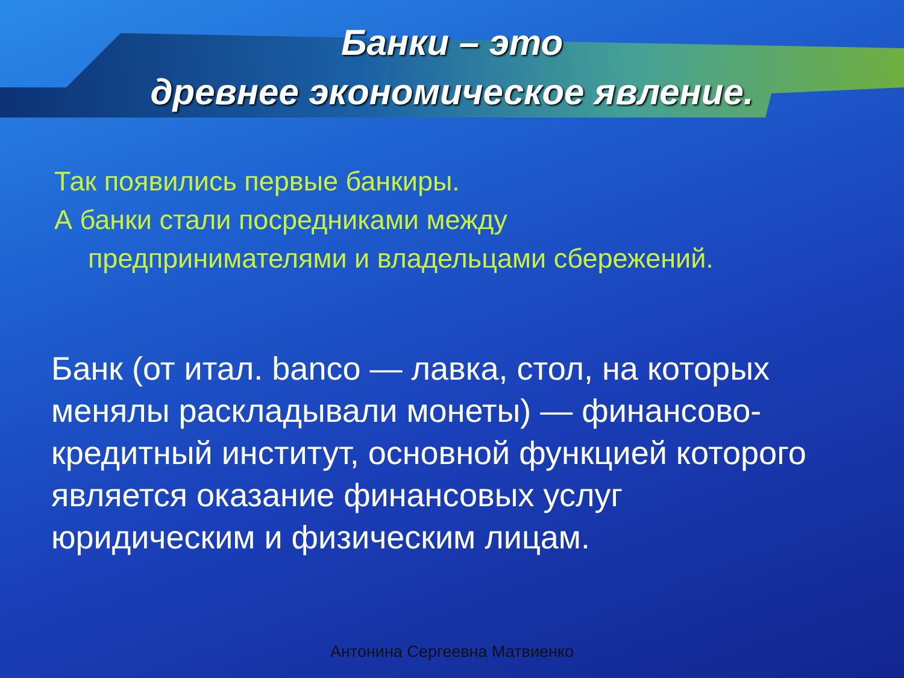Банки – это
древнее экономическое явление.
Так появились первые банкиры.
А банки стали посредниками между
предпринимателями и владельцами сбережений.
Банк (от итал. banco — лавка, стол, на которых менялы раскладывали монеты) — финансово-кредитный институт, основной функцией которого является оказание финансовых услуг юридическим и физическим лицам.
Антонина Сергеевна Матвиенко